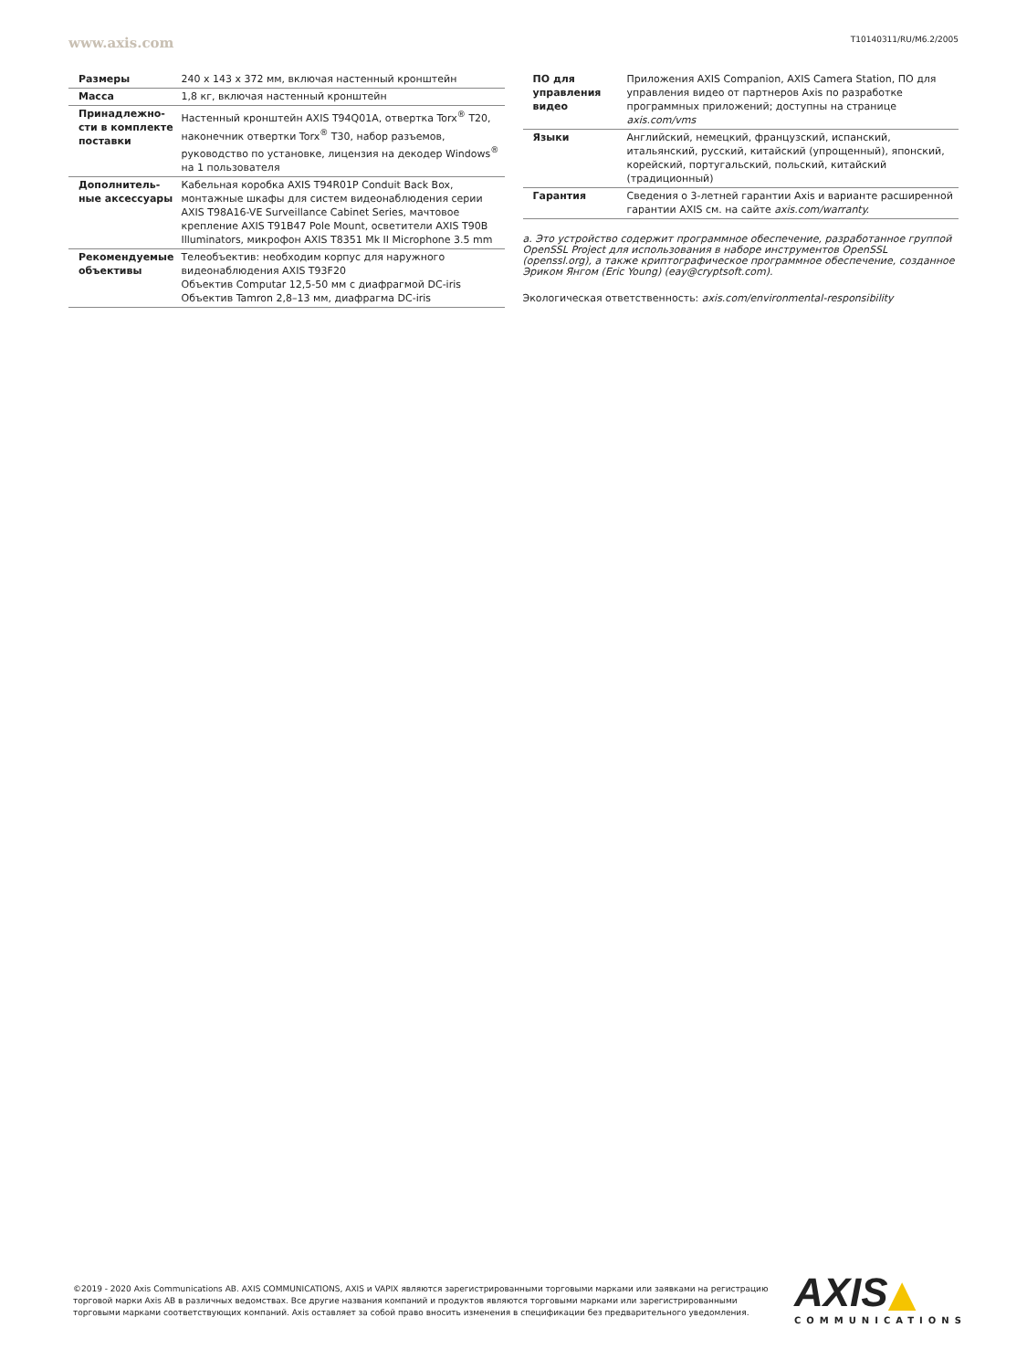www.axis.com T10140311/RU/M6.2/2005
| Размеры | 240 x 143 x 372 мм, включая настенный кронштейн |
| Масса | 1,8 кг, включая настенный кронштейн |
| Принадлежно-сти в комплекте поставки | Настенный кронштейн AXIS T94Q01A, отвертка Torx<sup>®</sup> T20, наконечник отвертки Torx<sup>®</sup> T30, набор разъемов, руководство по установке, лицензия на декодер Windows<sup>®</sup> на 1 пользователя |
| Дополнитель-ные аксессуары | Кабельная коробка AXIS T94R01P Conduit Back Box, монтажные шкафы для систем видеонаблюдения серии AXIS T98A16-VE Surveillance Cabinet Series, мачтовое крепление AXIS T91B47 Pole Mount, осветители AXIS T90B Illuminators, микрофон AXIS T8351 Mk II Microphone 3.5 mm |
| Рекомендуемые объективы | Телеобъектив: необходим корпус для наружного видеонаблюдения AXIS T93F20 Объектив Computar 12,5-50 мм с диафрагмой DC-iris Объектив Tamron 2,8–13 мм, диафрагма DC-iris |
| ПО для управления видео | Приложения AXIS Companion, AXIS Camera Station, ПО для управления видео от партнеров Axis по разработке программных приложений; доступны на странице axis.com/vms |
| Языки | Английский, немецкий, французский, испанский, итальянский, русский, китайский (упрощенный), японский, корейский, португальский, польский, китайский (традиционный) |
| Гарантия | Сведения о 3-летней гарантии Axis и варианте расширенной гарантии AXIS см. на сайте axis.com/warranty. |
a. Это устройство содержит программное обеспечение, разработанное группой OpenSSL Project для использования в наборе инструментов OpenSSL (openssl.org), а также криптографическое программное обеспечение, созданное Эриком Янгом (Eric Young) (eay@cryptsoft.com).
Экологическая ответственность: axis.com/environmental-responsibility
©2019 - 2020 Axis Communications AB. AXIS COMMUNICATIONS, AXIS и VAPIX являются зарегистрированными торговыми марками или заявками на регистрацию торговой марки Axis AB в различных ведомствах. Все другие названия компаний и продуктов являются торговыми марками или зарегистрированными торговыми марками соответствующих компаний. Axis оставляет за собой право вносить изменения в спецификации без предварительного уведомления.
AXIS▲
COMMUNICATIONS